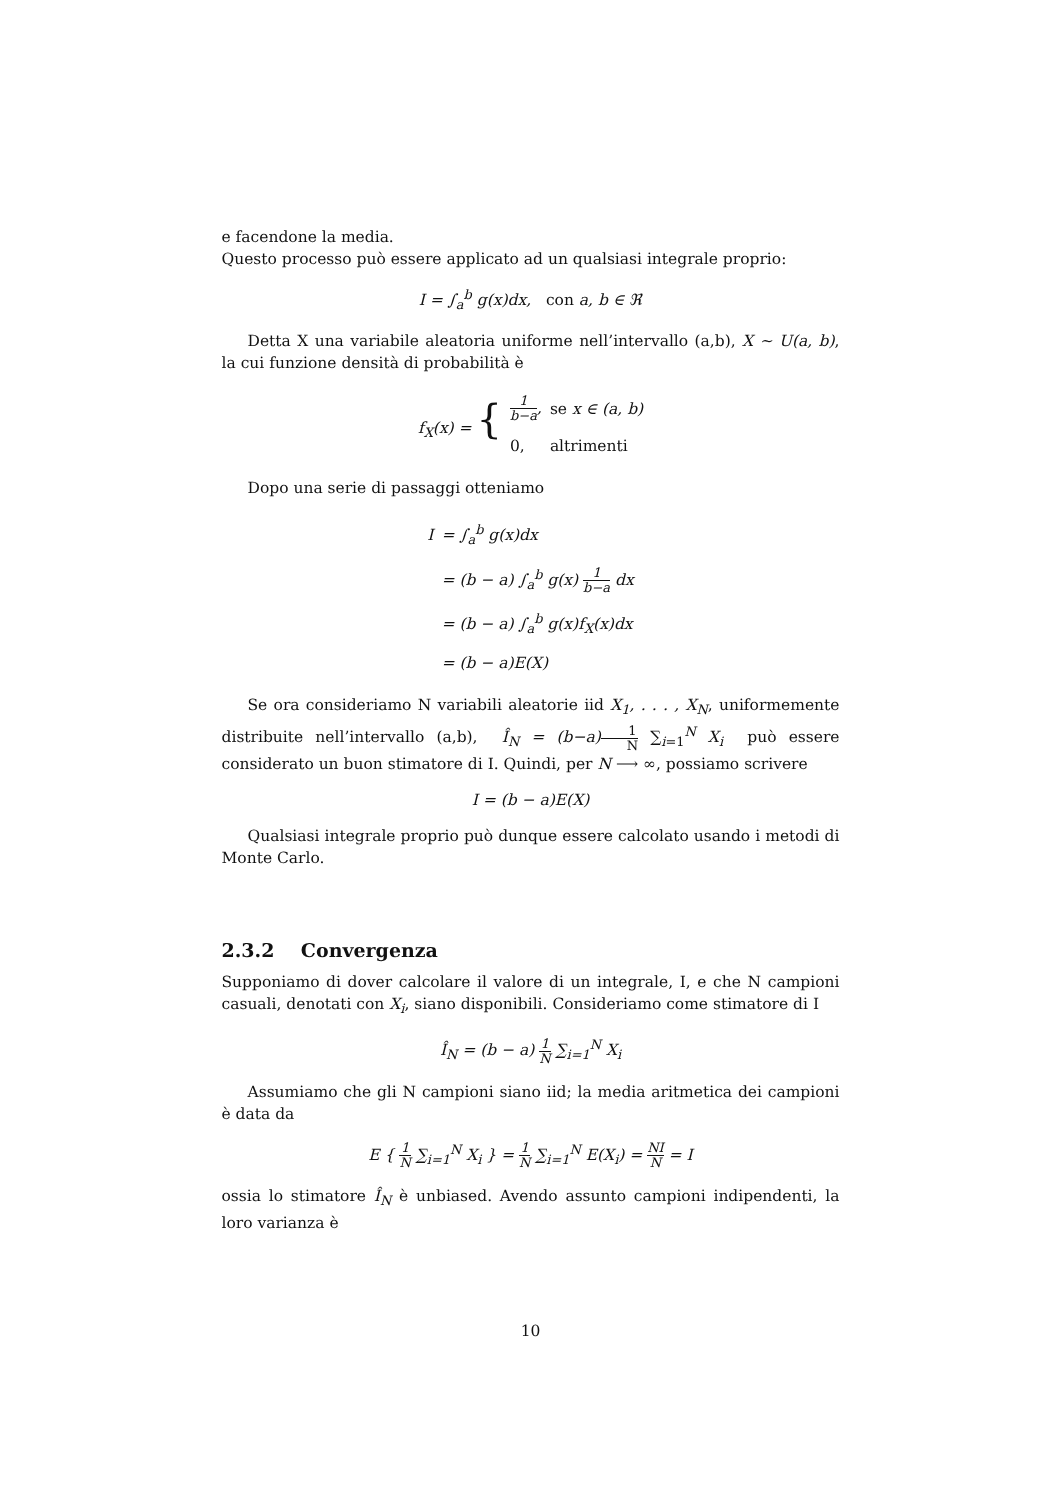e facendone la media.
Questo processo può essere applicato ad un qualsiasi integrale proprio:
I = ∫<sub>a</sub><sup>b</sup> g(x)dx, con a, b ∈ ℜ
Detta X una variabile aleatoria uniforme nell’intervallo (a,b), X ∼ U(a, b), la cui funzione densità di probabilità è
| f<sub>X</sub>(x) = { | 1 b−a , | se x ∈ (a, b) |
| | 0, | altrimenti |
Dopo una serie di passaggi otteniamo
| I | = ∫<sub>a</sub><sup>b</sup> g(x)dx |
| | = (b − a) ∫<sub>a</sub><sup>b</sup> g(x) 1 b−a dx |
| | = (b − a) ∫<sub>a</sub><sup>b</sup> g(x)f<sub>X</sub>(x)dx |
| | = (b − a)E(X) |
Se ora consideriamo N variabili aleatorie iid X<sub>1</sub>, . . . , X<sub>N</sub>, uniformemente distribuite nell’intervallo (a,b), Î<sub>N</sub> = (b−a) 1 N ∑<sub>i=1</sub><sup>N</sup> X<sub>i</sub> può essere considerato un buon stimatore di I. Quindi, per N ⟶ ∞, possiamo scrivere
I = (b − a)E(X)
Qualsiasi integrale proprio può dunque essere calcolato usando i metodi di Monte Carlo.
2.3.2 Convergenza
Supponiamo di dover calcolare il valore di un integrale, I, e che N campioni casuali, denotati con X<sub>i</sub>, siano disponibili. Consideriamo come stimatore di I
Î<sub>N</sub> = (b − a) 1 N ∑<sub>i=1</sub><sup>N</sup> X<sub>i</sub>
Assumiamo che gli N campioni siano iid; la media aritmetica dei campioni è data da
E { 1 N ∑<sub>i=1</sub><sup>N</sup> X<sub>i</sub> } = 1 N ∑<sub>i=1</sub><sup>N</sup> E(X<sub>i</sub>) = NI N = I
ossia lo stimatore Î<sub>N</sub> è unbiased. Avendo assunto campioni indipendenti, la loro varianza è
10